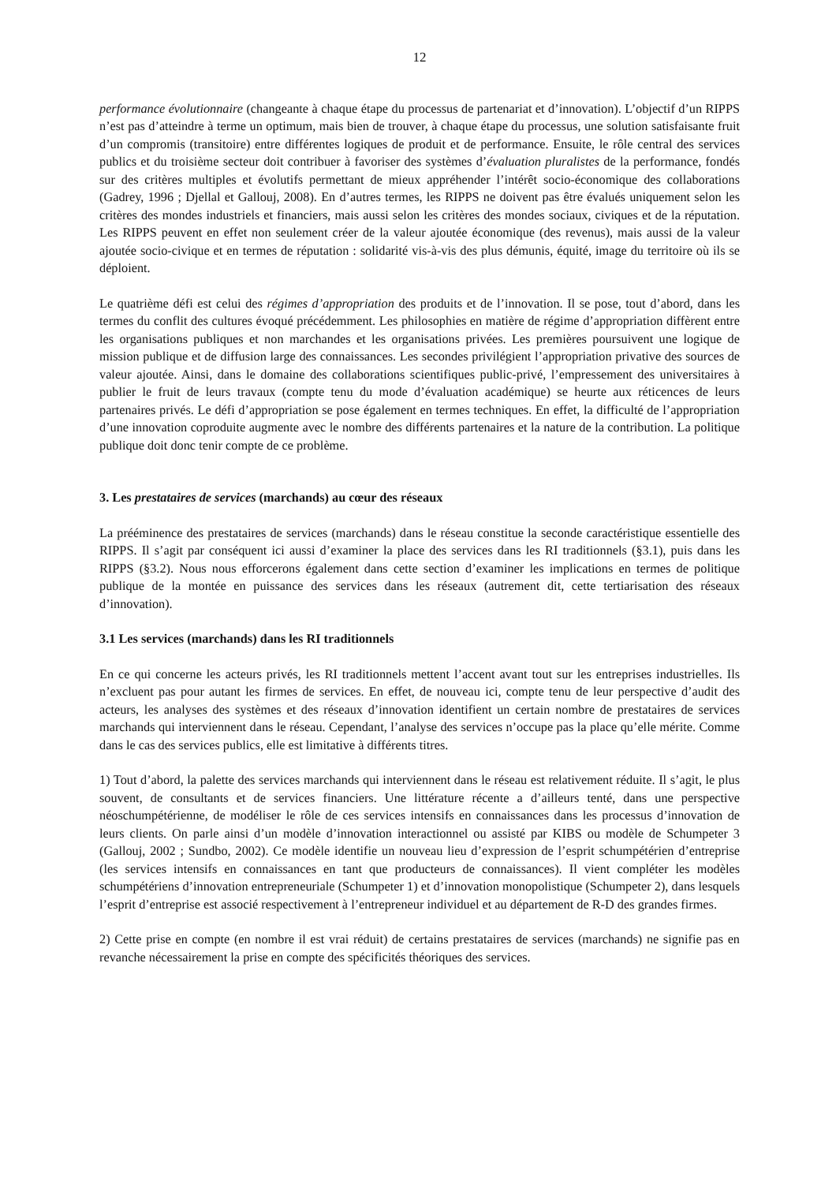12
performance évolutionnaire (changeante à chaque étape du processus de partenariat et d’innovation). L’objectif d’un RIPPS n’est pas d’atteindre à terme un optimum, mais bien de trouver, à chaque étape du processus, une solution satisfaisante fruit d’un compromis (transitoire) entre différentes logiques de produit et de performance. Ensuite, le rôle central des services publics et du troisième secteur doit contribuer à favoriser des systèmes d’évaluation pluralistes de la performance, fondés sur des critères multiples et évolutifs permettant de mieux appréhender l’intérêt socio-économique des collaborations (Gadrey, 1996 ; Djellal et Gallouj, 2008). En d’autres termes, les RIPPS ne doivent pas être évalués uniquement selon les critères des mondes industriels et financiers, mais aussi selon les critères des mondes sociaux, civiques et de la réputation. Les RIPPS peuvent en effet non seulement créer de la valeur ajoutée économique (des revenus), mais aussi de la valeur ajoutée socio-civique et en termes de réputation : solidarité vis-à-vis des plus démunis, équité, image du territoire où ils se déploient.
Le quatrième défi est celui des régimes d’appropriation des produits et de l’innovation. Il se pose, tout d’abord, dans les termes du conflit des cultures évoqué précédemment. Les philosophies en matière de régime d’appropriation diffèrent entre les organisations publiques et non marchandes et les organisations privées. Les premières poursuivent une logique de mission publique et de diffusion large des connaissances. Les secondes privilégient l’appropriation privative des sources de valeur ajoutée. Ainsi, dans le domaine des collaborations scientifiques public-privé, l’empressement des universitaires à publier le fruit de leurs travaux (compte tenu du mode d’évaluation académique) se heurte aux réticences de leurs partenaires privés. Le défi d’appropriation se pose également en termes techniques. En effet, la difficulté de l’appropriation d’une innovation coproduite augmente avec le nombre des différents partenaires et la nature de la contribution. La politique publique doit donc tenir compte de ce problème.
3. Les prestataires de services (marchands) au cœur des réseaux
La prééminence des prestataires de services (marchands) dans le réseau constitue la seconde caractéristique essentielle des RIPPS. Il s’agit par conséquent ici aussi d’examiner la place des services dans les RI traditionnels (§3.1), puis dans les RIPPS (§3.2). Nous nous efforcerons également dans cette section d’examiner les implications en termes de politique publique de la montée en puissance des services dans les réseaux (autrement dit, cette tertiarisation des réseaux d’innovation).
3.1 Les services (marchands) dans les RI traditionnels
En ce qui concerne les acteurs privés, les RI traditionnels mettent l’accent avant tout sur les entreprises industrielles. Ils n’excluent pas pour autant les firmes de services. En effet, de nouveau ici, compte tenu de leur perspective d’audit des acteurs, les analyses des systèmes et des réseaux d’innovation identifient un certain nombre de prestataires de services marchands qui interviennent dans le réseau. Cependant, l’analyse des services n’occupe pas la place qu’elle mérite. Comme dans le cas des services publics, elle est limitative à différents titres.
1) Tout d’abord, la palette des services marchands qui interviennent dans le réseau est relativement réduite. Il s’agit, le plus souvent, de consultants et de services financiers. Une littérature récente a d’ailleurs tenté, dans une perspective néoschumpétérienne, de modéliser le rôle de ces services intensifs en connaissances dans les processus d’innovation de leurs clients. On parle ainsi d’un modèle d’innovation interactionnel ou assisté par KIBS ou modèle de Schumpeter 3 (Gallouj, 2002 ; Sundbo, 2002). Ce modèle identifie un nouveau lieu d’expression de l’esprit schumpétérien d’entreprise (les services intensifs en connaissances en tant que producteurs de connaissances). Il vient compléter les modèles schumpétériens d’innovation entrepreneuriale (Schumpeter 1) et d’innovation monopolistique (Schumpeter 2), dans lesquels l’esprit d’entreprise est associé respectivement à l’entrepreneur individuel et au département de R-D des grandes firmes.
2) Cette prise en compte (en nombre il est vrai réduit) de certains prestataires de services (marchands) ne signifie pas en revanche nécessairement la prise en compte des spécificités théoriques des services.